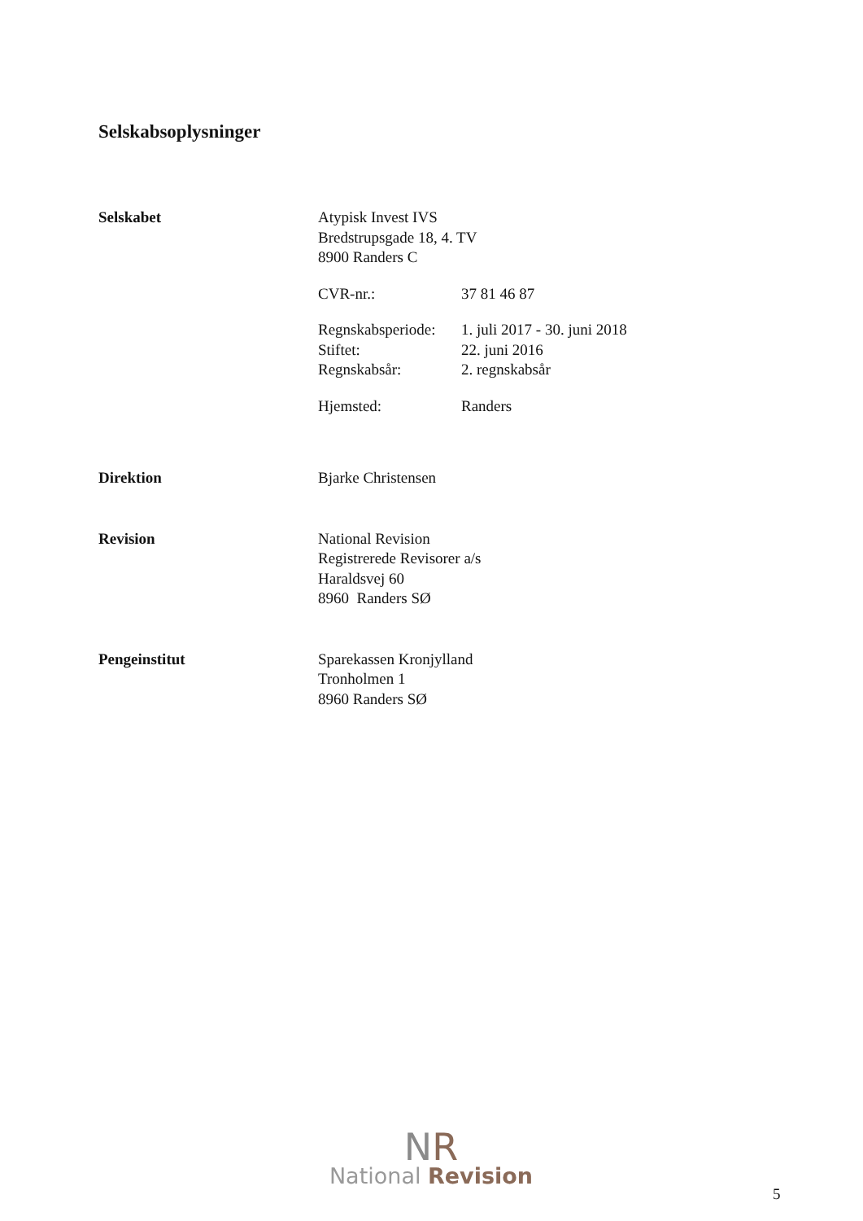Selskabsoplysninger
Selskabet Atypisk Invest IVS
Bredstrupsgade 18, 4. TV
8900 Randers C
CVR-nr.: 37 81 46 87
Regnskabsperiode: 1. juli 2017 - 30. juni 2018
Stiftet: 22. juni 2016
Regnskabsår: 2. regnskabsår
Hjemsted: Randers
Direktion Bjarke Christensen
Revision National Revision
Registrerede Revisorer a/s
Haraldsvej 60
8960 Randers SØ
Pengeinstitut Sparekassen Kronjylland
Tronholmen 1
8960 Randers SØ
NR
National Revision
5